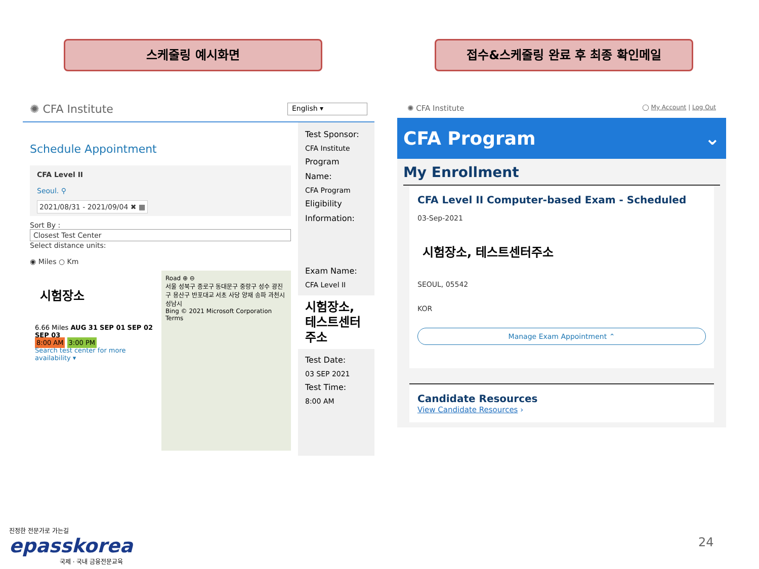스케줄링 예시화면 접수&스케줄링 완료 후 최종 확인메일
✺ CFA Institute English ▾
Schedule Appointment
CFA Level II
Seoul. ⚲
2021/08/31 - 2021/09/04 ✖ ▦
Sort By :
Closest Test Center
Select distance units:
◉ Miles ○ Km
시험장소
6.66 Miles AUG 31 SEP 01 SEP 02 SEP 03
8:00 AM 3:00 PM
Search test center for more availability ▾
Road ⊕ ⊖
서울 성북구 종로구 동대문구 중랑구 성수 광진구 용산구 반포대교 서초 사당 양재 송파 과천시 성남시
Bing © 2021 Microsoft Corporation Terms
Test Sponsor:
CFA Institute
Program Name:
CFA Program
Eligibility Information:
Exam Name:
CFA Level II
시험장소, 테스트센터 주소
Test Date:
03 SEP 2021
Test Time:
8:00 AM
✺ CFA Institute ◯ My Account | Log Out
CFA Program ⌄
My Enrollment
CFA Level II Computer-based Exam - Scheduled
03-Sep-2021
시험장소, 테스트센터주소
SEOUL, 05542
KOR
Manage Exam Appointment ⌃
Candidate Resources
View Candidate Resources ›
진정한 전문가로 가는길
epasskorea
국제 · 국내 금융전문교육
24